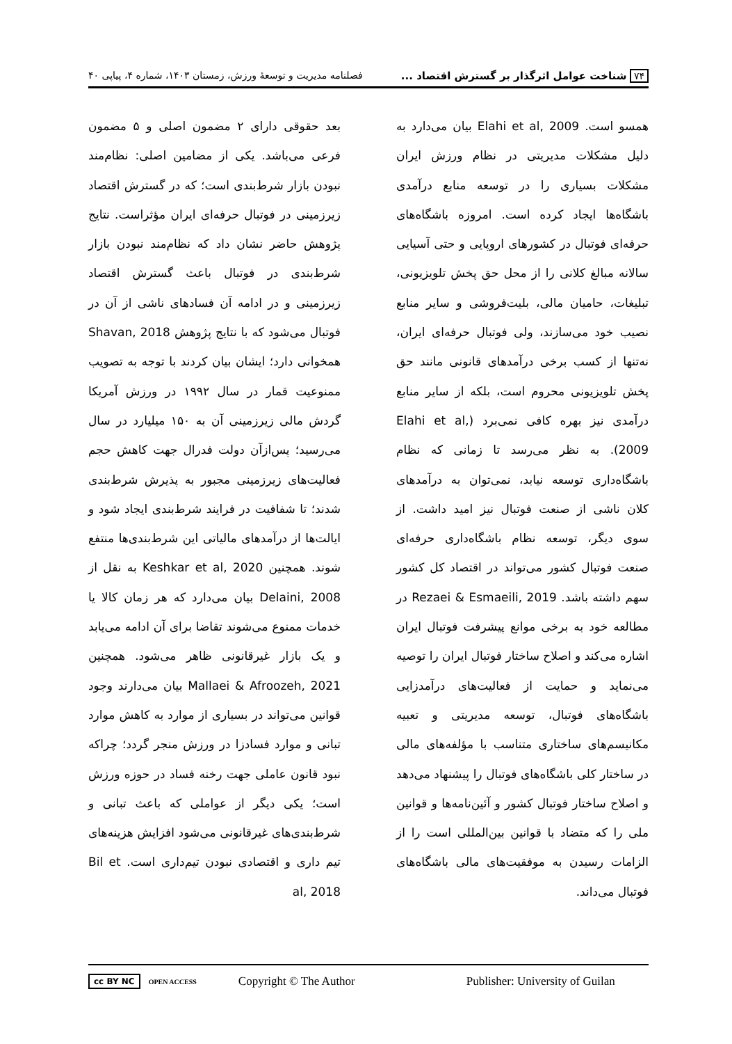۷۴ شناخت عوامل اثرگذار بر گسترش اقتصاد ... فصلنامه مدیریت و توسعۀ ورزش، زمستان ۱۴۰۳، شماره ۴، پیاپی ۴۰
همسو است. Elahi et al, 2009 بیان می‌دارد به دلیل مشکلات مدیریتی در نظام ورزش ایران مشکلات بسیاری را در توسعه منابع درآمدی باشگاه‌ها ایجاد کرده است. امروزه باشگاه‌های حرفه‌ای فوتبال در کشورهای اروپایی و حتی آسیایی سالانه مبالغ کلانی را از محل حق پخش تلویزیونی، تبلیغات، حامیان مالی، بلیت‌فروشی و سایر منابع نصیب خود می‌سازند، ولی فوتبال حرفه‌ای ایران، نه‌تنها از کسب برخی درآمدهای قانونی مانند حق پخش تلویزیونی محروم است، بلکه از سایر منابع درآمدی نیز بهره کافی نمی‌برد (Elahi et al, 2009). به نظر می‌رسد تا زمانی که نظام باشگاه‌داری توسعه نیابد، نمی‌توان به درآمدهای کلان ناشی از صنعت فوتبال نیز امید داشت. از سوی دیگر، توسعه نظام باشگاه‌داری حرفه‌ای صنعت فوتبال کشور می‌تواند در اقتصاد کل کشور سهم داشته باشد. Rezaei & Esmaeili, 2019 در مطالعه خود به برخی موانع پیشرفت فوتبال ایران اشاره می‌کند و اصلاح ساختار فوتبال ایران را توصیه می‌نماید و حمایت از فعالیت‌های درآمدزایی باشگاه‌های فوتبال، توسعه مدیریتی و تعبیه مکانیسم‌های ساختاری متناسب با مؤلفه‌های مالی در ساختار کلی باشگاه‌های فوتبال را پیشنهاد می‌دهد و اصلاح ساختار فوتبال کشور و آئین‌نامه‌ها و قوانین ملی را که متضاد با قوانین بین‌المللی است را از الزامات رسیدن به موفقیت‌های مالی باشگاه‌های فوتبال می‌داند.
بعد حقوقی دارای ۲ مضمون اصلی و ۵ مضمون فرعی می‌باشد. یکی از مضامین اصلی: نظام‌مند نبودن بازار شرط‌بندی است؛ که در گسترش اقتصاد زیرزمینی در فوتبال حرفه‌ای ایران مؤثراست. نتایج پژوهش حاضر نشان داد که نظام‌مند نبودن بازار شرط‌بندی در فوتبال باعث گسترش اقتصاد زیرزمینی و در ادامه آن فسادهای ناشی از آن در فوتبال می‌شود که با نتایج پژوهش Shavan, 2018 همخوانی دارد؛ ایشان بیان کردند با توجه به تصویب ممنوعیت قمار در سال ۱۹۹۲ در ورزش آمریکا گردش مالی زیرزمینی آن به ۱۵۰ میلیارد در سال می‌رسید؛ پس‌ازآن دولت فدرال جهت کاهش حجم فعالیت‌های زیرزمینی مجبور به پذیرش شرط‌بندی شدند؛ تا شفافیت در فرایند شرط‌بندی ایجاد شود و ایالت‌ها از درآمدهای مالیاتی این شرط‌بندی‌ها منتفع شوند. همچنین Keshkar et al, 2020 به نقل از Delaini, 2008 بیان می‌دارد که هر زمان کالا یا خدمات ممنوع می‌شوند تقاضا برای آن ادامه می‌یابد و یک بازار غیرقانونی ظاهر می‌شود. همچنین Mallaei & Afroozeh, 2021 بیان می‌دارند وجود قوانین می‌تواند در بسیاری از موارد به کاهش موارد تبانی و موارد فسادزا در ورزش منجر گردد؛ چراکه نبود قانون عاملی جهت رخنه فساد در حوزه ورزش است؛ یکی دیگر از عواملی که باعث تبانی و شرط‌بندی‌های غیرقانونی می‌شود افزایش هزینه‌های تیم داری و اقتصادی نبودن تیم‌داری است. Bil et al, 2018
cc BY NC OPEN ACCESS Copyright © The Author Publisher: University of Guilan